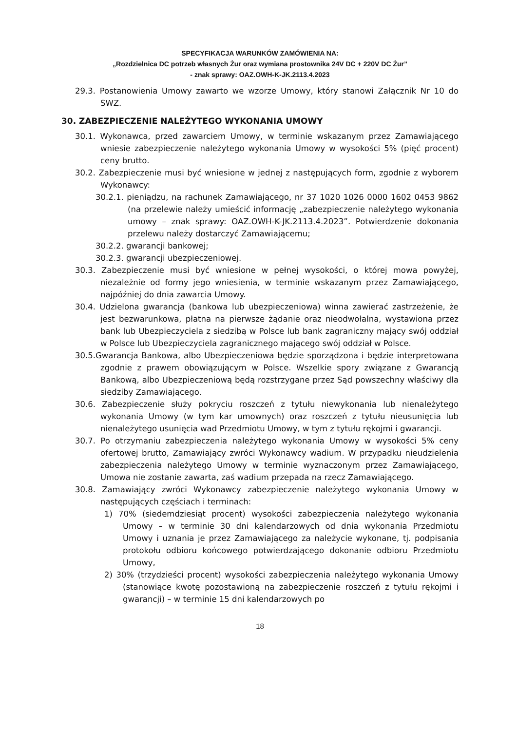SPECYFIKACJA WARUNKÓW ZAMÓWIENIA NA:
„Rozdzielnica DC potrzeb własnych Żur oraz wymiana prostownika 24V DC + 220V DC Żur”
- znak sprawy: OAZ.OWH-K-JK.2113.4.2023
29.3. Postanowienia Umowy zawarto we wzorze Umowy, który stanowi Załącznik Nr 10 do SWZ.
30. ZABEZPIECZENIE NALEŻYTEGO WYKONANIA UMOWY
30.1. Wykonawca, przed zawarciem Umowy, w terminie wskazanym przez Zamawiającego wniesie zabezpieczenie należytego wykonania Umowy w wysokości 5% (pięć procent) ceny brutto.
30.2. Zabezpieczenie musi być wniesione w jednej z następujących form, zgodnie z wyborem Wykonawcy:
30.2.1. pieniądzu, na rachunek Zamawiającego, nr 37 1020 1026 0000 1602 0453 9862 (na przelewie należy umieścić informację „zabezpieczenie należytego wykonania umowy – znak sprawy: OAZ.OWH-K-JK.2113.4.2023”. Potwierdzenie dokonania przelewu należy dostarczyć Zamawiającemu;
30.2.2. gwarancji bankowej;
30.2.3. gwarancji ubezpieczeniowej.
30.3. Zabezpieczenie musi być wniesione w pełnej wysokości, o której mowa powyżej, niezależnie od formy jego wniesienia, w terminie wskazanym przez Zamawiającego, najpóźniej do dnia zawarcia Umowy.
30.4. Udzielona gwarancja (bankowa lub ubezpieczeniowa) winna zawierać zastrzeżenie, że jest bezwarunkowa, płatna na pierwsze żądanie oraz nieodwołalna, wystawiona przez bank lub Ubezpieczyciela z siedzibą w Polsce lub bank zagraniczny mający swój oddział w Polsce lub Ubezpieczyciela zagranicznego mającego swój oddział w Polsce.
30.5.Gwarancja Bankowa, albo Ubezpieczeniowa będzie sporządzona i będzie interpretowana zgodnie z prawem obowiązującym w Polsce. Wszelkie spory związane z Gwarancją Bankową, albo Ubezpieczeniową będą rozstrzygane przez Sąd powszechny właściwy dla siedziby Zamawiającego.
30.6. Zabezpieczenie służy pokryciu roszczeń z tytułu niewykonania lub nienależytego wykonania Umowy (w tym kar umownych) oraz roszczeń z tytułu nieusunięcia lub nienależytego usunięcia wad Przedmiotu Umowy, w tym z tytułu rękojmi i gwarancji.
30.7. Po otrzymaniu zabezpieczenia należytego wykonania Umowy w wysokości 5% ceny ofertowej brutto, Zamawiający zwróci Wykonawcy wadium. W przypadku nieudzielenia zabezpieczenia należytego Umowy w terminie wyznaczonym przez Zamawiającego, Umowa nie zostanie zawarta, zaś wadium przepada na rzecz Zamawiającego.
30.8. Zamawiający zwróci Wykonawcy zabezpieczenie należytego wykonania Umowy w następujących częściach i terminach:
1) 70% (siedemdziesiąt procent) wysokości zabezpieczenia należytego wykonania Umowy – w terminie 30 dni kalendarzowych od dnia wykonania Przedmiotu Umowy i uznania je przez Zamawiającego za należycie wykonane, tj. podpisania protokołu odbioru końcowego potwierdzającego dokonanie odbioru Przedmiotu Umowy,
2) 30% (trzydzieści procent) wysokości zabezpieczenia należytego wykonania Umowy (stanowiące kwotę pozostawioną na zabezpieczenie roszczeń z tytułu rękojmi i gwarancji) – w terminie 15 dni kalendarzowych po
18